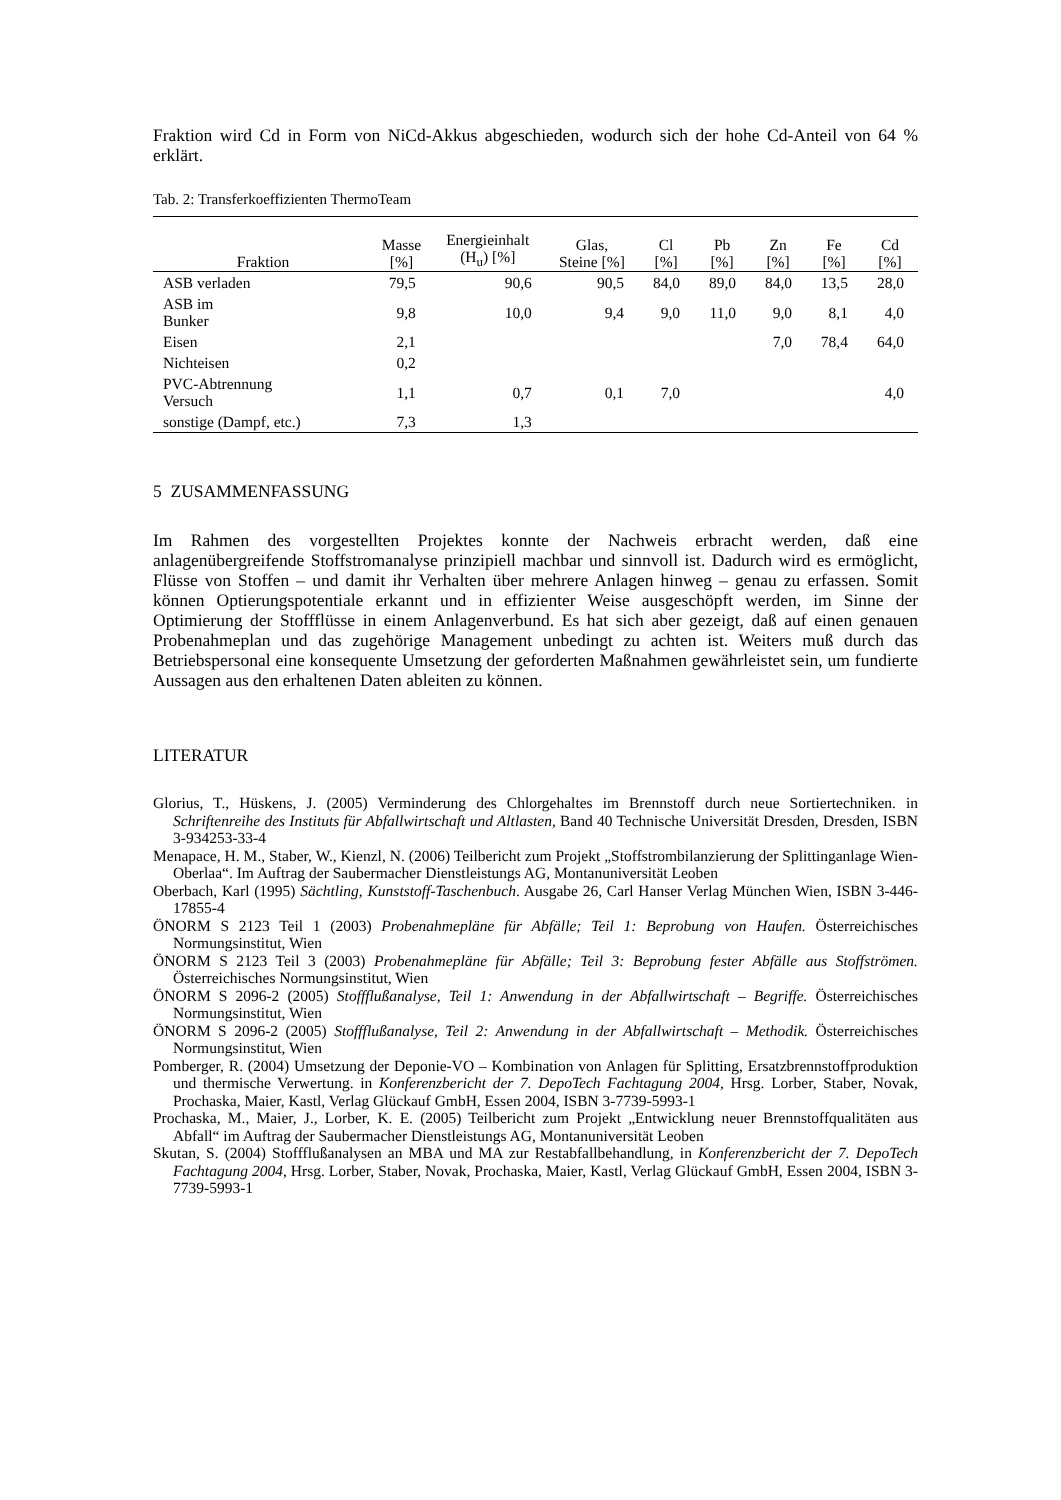Fraktion wird Cd in Form von NiCd-Akkus abgeschieden, wodurch sich der hohe Cd-Anteil von 64 % erklärt.
Tab. 2: Transferkoeffizienten ThermoTeam
| Fraktion | Masse [%] | Energieinhalt (H<sub>u</sub>) [%] | Glas, Steine [%] | Cl [%] | Pb [%] | Zn [%] | Fe [%] | Cd [%] |
| --- | --- | --- | --- | --- | --- | --- | --- | --- |
| ASB verladen | 79,5 | 90,6 | 90,5 | 84,0 | 89,0 | 84,0 | 13,5 | 28,0 |
| ASB im Bunker | 9,8 | 10,0 | 9,4 | 9,0 | 11,0 | 9,0 | 8,1 | 4,0 |
| Eisen | 2,1 | | | | | 7,0 | 78,4 | 64,0 |
| Nichteisen | 0,2 | | | | | | | |
| PVC-Abtrennung Versuch | 1,1 | 0,7 | 0,1 | 7,0 | | | | 4,0 |
| sonstige (Dampf, etc.) | 7,3 | 1,3 | | | | | | |
5 ZUSAMMENFASSUNG
Im Rahmen des vorgestellten Projektes konnte der Nachweis erbracht werden, daß eine anlagenübergreifende Stoffstromanalyse prinzipiell machbar und sinnvoll ist. Dadurch wird es ermöglicht, Flüsse von Stoffen – und damit ihr Verhalten über mehrere Anlagen hinweg – genau zu erfassen. Somit können Optierungspotentiale erkannt und in effizienter Weise ausgeschöpft werden, im Sinne der Optimierung der Stoffflüsse in einem Anlagenverbund. Es hat sich aber gezeigt, daß auf einen genauen Probenahmeplan und das zugehörige Management unbedingt zu achten ist. Weiters muß durch das Betriebspersonal eine konsequente Umsetzung der geforderten Maßnahmen gewährleistet sein, um fundierte Aussagen aus den erhaltenen Daten ableiten zu können.
LITERATUR
Glorius, T., Hüskens, J. (2005) Verminderung des Chlorgehaltes im Brennstoff durch neue Sortiertechniken. in Schriftenreihe des Instituts für Abfallwirtschaft und Altlasten, Band 40 Technische Universität Dresden, Dresden, ISBN 3-934253-33-4
Menapace, H. M., Staber, W., Kienzl, N. (2006) Teilbericht zum Projekt „Stoffstrombilanzierung der Splittinganlage Wien-Oberlaa“. Im Auftrag der Saubermacher Dienstleistungs AG, Montanuniversität Leoben
Oberbach, Karl (1995) Sächtling, Kunststoff-Taschenbuch. Ausgabe 26, Carl Hanser Verlag München Wien, ISBN 3-446-17855-4
ÖNORM S 2123 Teil 1 (2003) Probenahmepläne für Abfälle; Teil 1: Beprobung von Haufen. Österreichisches Normungsinstitut, Wien
ÖNORM S 2123 Teil 3 (2003) Probenahmepläne für Abfälle; Teil 3: Beprobung fester Abfälle aus Stoffströmen. Österreichisches Normungsinstitut, Wien
ÖNORM S 2096-2 (2005) Stoffflußanalyse, Teil 1: Anwendung in der Abfallwirtschaft – Begriffe. Österreichisches Normungsinstitut, Wien
ÖNORM S 2096-2 (2005) Stoffflußanalyse, Teil 2: Anwendung in der Abfallwirtschaft – Methodik. Österreichisches Normungsinstitut, Wien
Pomberger, R. (2004) Umsetzung der Deponie-VO – Kombination von Anlagen für Splitting, Ersatzbrennstoffproduktion und thermische Verwertung. in Konferenzbericht der 7. DepoTech Fachtagung 2004, Hrsg. Lorber, Staber, Novak, Prochaska, Maier, Kastl, Verlag Glückauf GmbH, Essen 2004, ISBN 3-7739-5993-1
Prochaska, M., Maier, J., Lorber, K. E. (2005) Teilbericht zum Projekt „Entwicklung neuer Brennstoffqualitäten aus Abfall“ im Auftrag der Saubermacher Dienstleistungs AG, Montanuniversität Leoben
Skutan, S. (2004) Stoffflußanalysen an MBA und MA zur Restabfallbehandlung, in Konferenzbericht der 7. DepoTech Fachtagung 2004, Hrsg. Lorber, Staber, Novak, Prochaska, Maier, Kastl, Verlag Glückauf GmbH, Essen 2004, ISBN 3-7739-5993-1